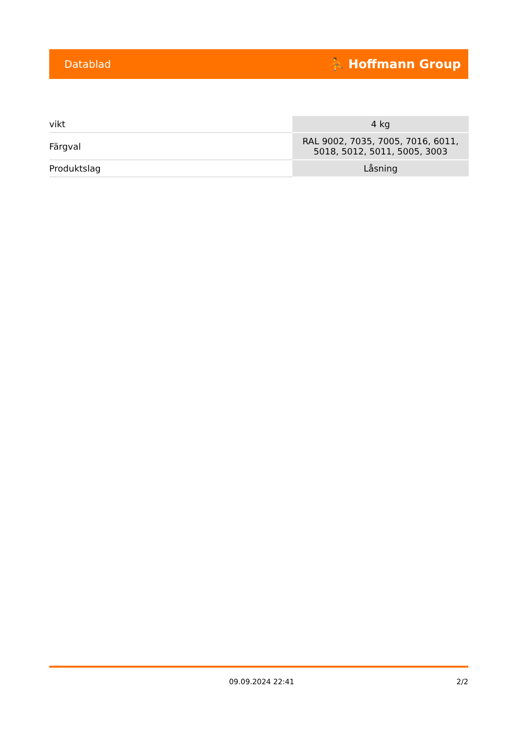Datablad ⛹ Hoffmann Group
| vikt | 4 kg |
| Färgval | RAL 9002, 7035, 7005, 7016, 6011, 5018, 5012, 5011, 5005, 3003 |
| Produktslag | Låsning |
09.09.2024 22:41 2/2